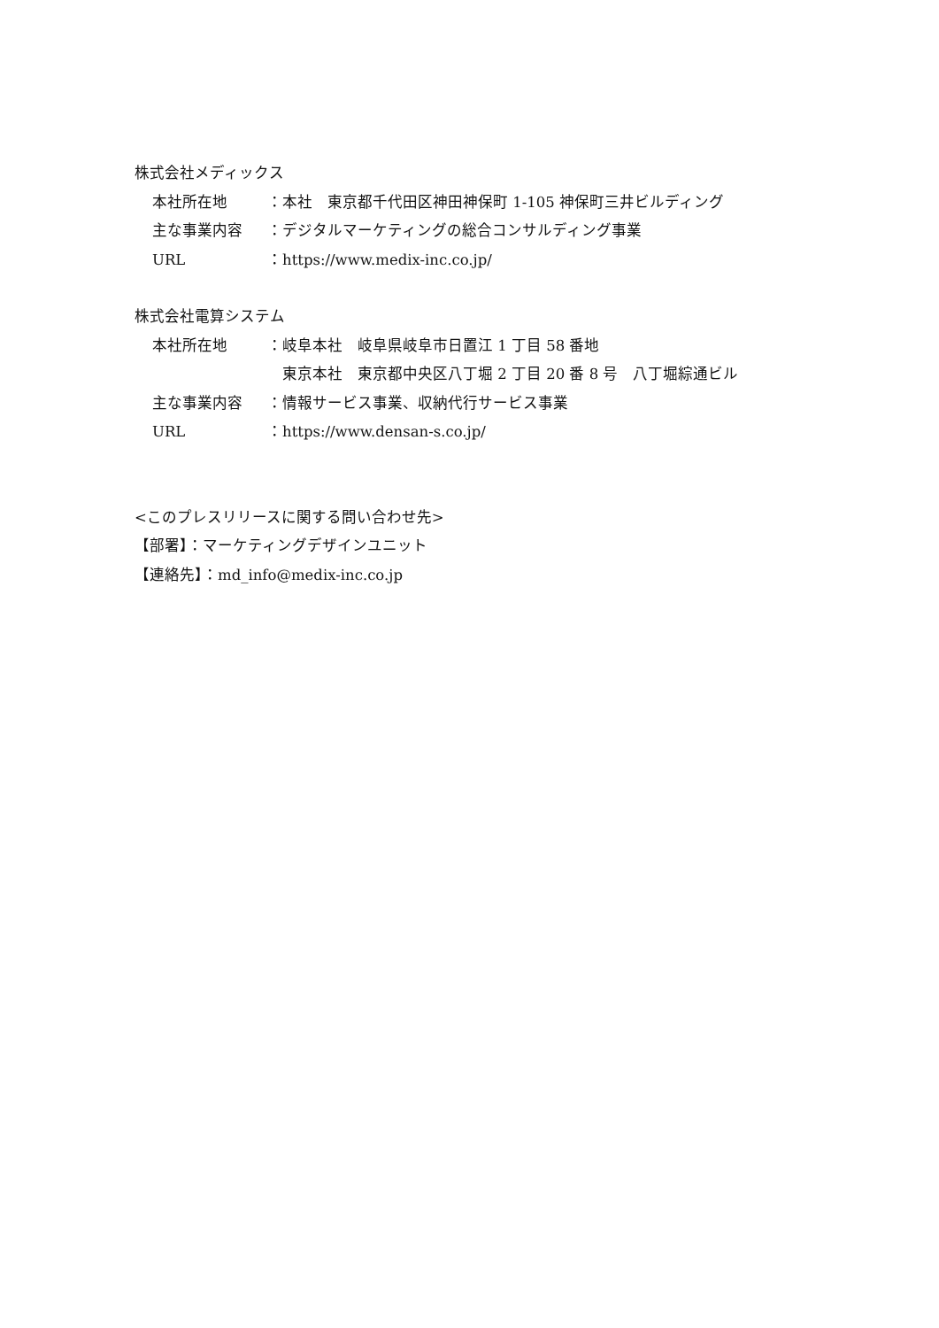株式会社メディックス
本社所在地 ：本社　東京都千代田区神田神保町 1-105 神保町三井ビルディング
主な事業内容 ：デジタルマーケティングの総合コンサルディング事業
URL ：https://www.medix-inc.co.jp/
株式会社電算システム
本社所在地 ：岐阜本社　岐阜県岐阜市日置江 1 丁目 58 番地
　東京本社　東京都中央区八丁堀 2 丁目 20 番 8 号　八丁堀綜通ビル
主な事業内容 ：情報サービス事業、収納代行サービス事業
URL ：https://www.densan-s.co.jp/
<このプレスリリースに関する問い合わせ先>
【部署】：マーケティングデザインユニット
【連絡先】：md_info@medix-inc.co.jp